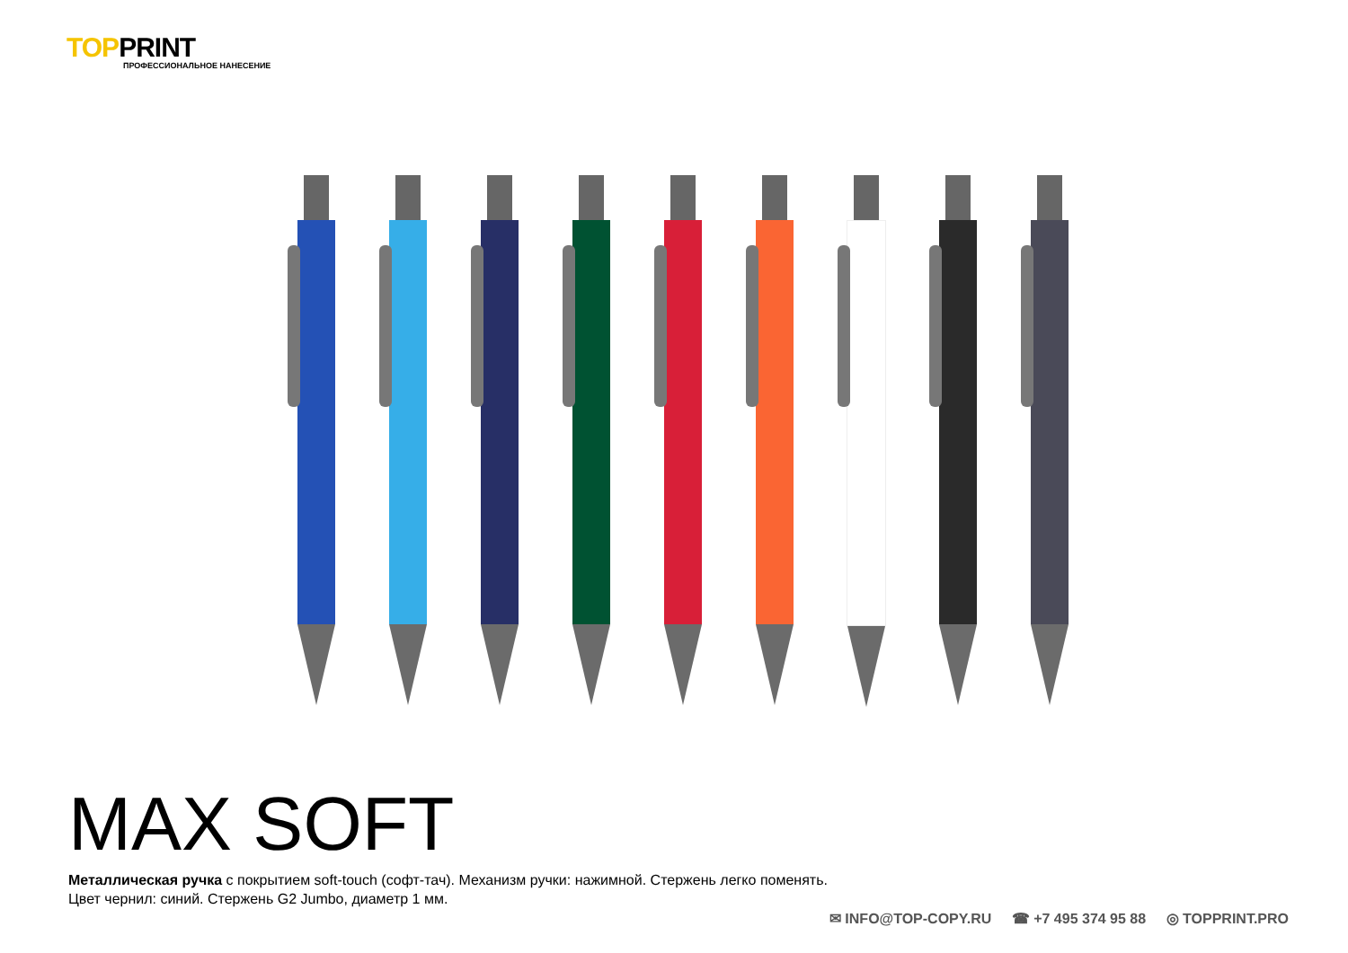TOPPRINT
ПРОФЕССИОНАЛЬНОЕ НАНЕСЕНИЕ
MAX SOFT
Металлическая ручка с покрытием soft-touch (софт-тач). Механизм ручки: нажимной. Стержень легко поменять.
Цвет чернил: синий. Стержень G2 Jumbo, диаметр 1 мм.
✉ INFO@TOP-COPY.RU ☎ +7 495 374 95 88 ◎ TOPPRINT.PRO